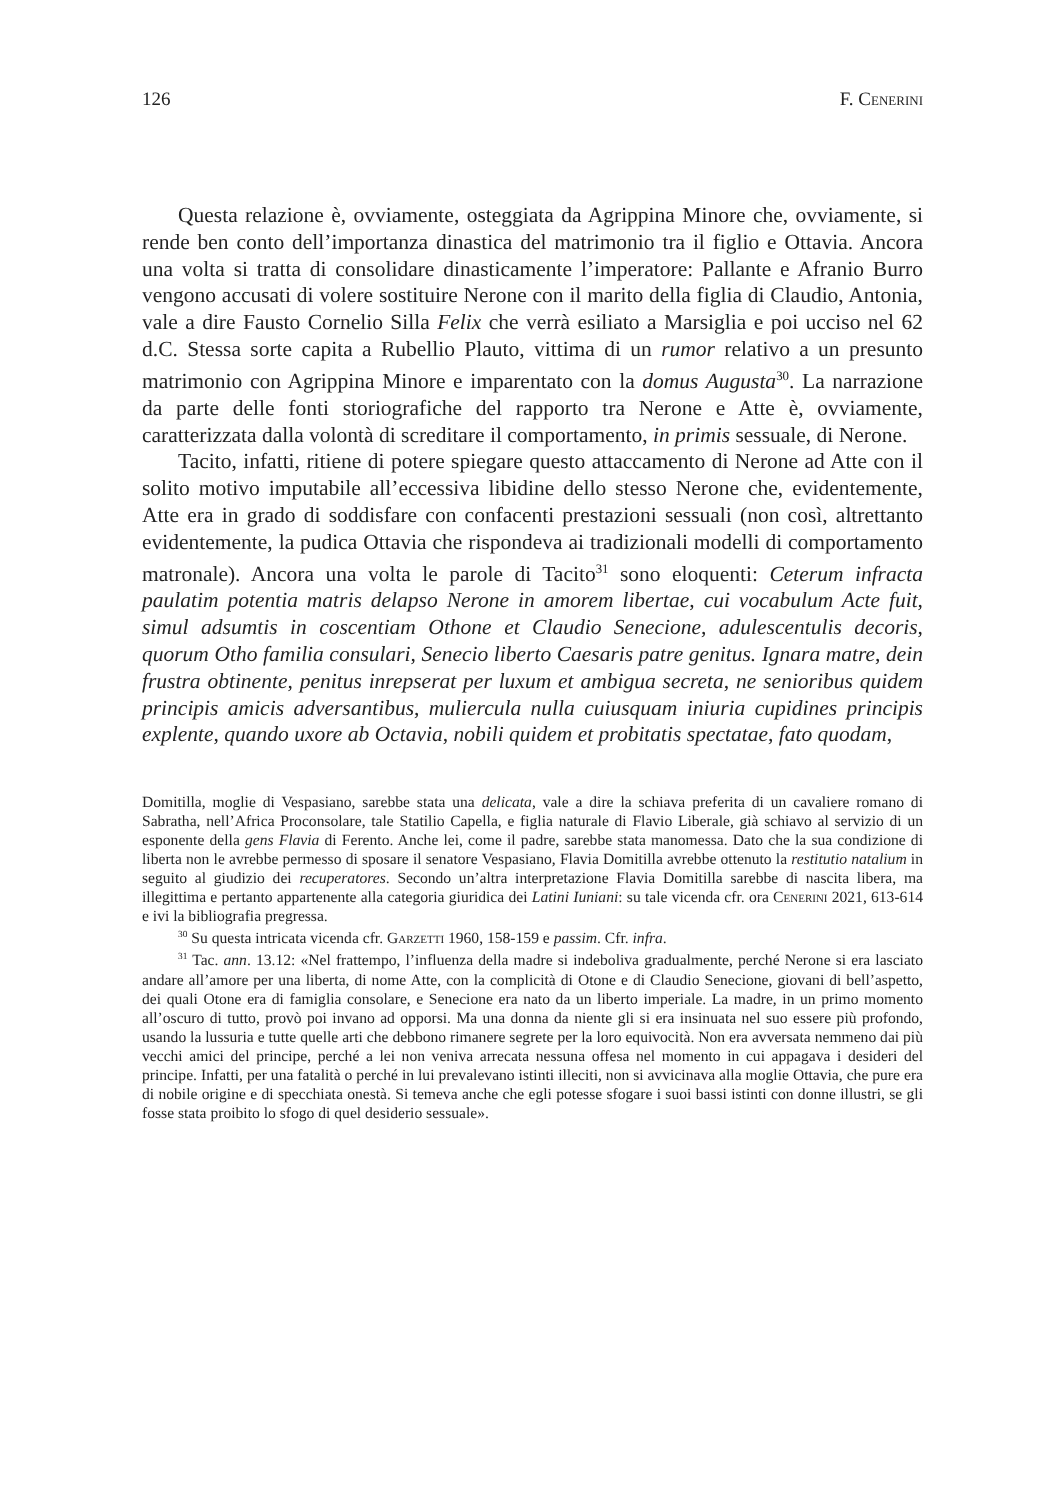126 F. Cenerini
Questa relazione è, ovviamente, osteggiata da Agrippina Minore che, ovviamente, si rende ben conto dell’importanza dinastica del matrimonio tra il figlio e Ottavia. Ancora una volta si tratta di consolidare dinasticamente l’imperatore: Pallante e Afranio Burro vengono accusati di volere sostituire Nerone con il marito della figlia di Claudio, Antonia, vale a dire Fausto Cornelio Silla Felix che verrà esiliato a Marsiglia e poi ucciso nel 62 d.C. Stessa sorte capita a Rubellio Plauto, vittima di un rumor relativo a un presunto matrimonio con Agrippina Minore e imparentato con la domus Augusta<sup>30</sup>. La narrazione da parte delle fonti storiografiche del rapporto tra Nerone e Atte è, ovviamente, caratterizzata dalla volontà di screditare il comportamento, in primis sessuale, di Nerone.
Tacito, infatti, ritiene di potere spiegare questo attaccamento di Nerone ad Atte con il solito motivo imputabile all’eccessiva libidine dello stesso Nerone che, evidentemente, Atte era in grado di soddisfare con confacenti prestazioni sessuali (non così, altrettanto evidentemente, la pudica Ottavia che rispondeva ai tradizionali modelli di comportamento matronale). Ancora una volta le parole di Tacito<sup>31</sup> sono eloquenti: Ceterum infracta paulatim potentia matris delapso Nerone in amorem libertae, cui vocabulum Acte fuit, simul adsumtis in coscentiam Othone et Claudio Senecione, adulescentulis decoris, quorum Otho familia consulari, Senecio liberto Caesaris patre genitus. Ignara matre, dein frustra obtinente, penitus inrepserat per luxum et ambigua secreta, ne senioribus quidem principis amicis adversantibus, muliercula nulla cuiusquam iniuria cupidines principis explente, quando uxore ab Octavia, nobili quidem et probitatis spectatae, fato quodam,
Domitilla, moglie di Vespasiano, sarebbe stata una delicata, vale a dire la schiava preferita di un cavaliere romano di Sabratha, nell’Africa Proconsolare, tale Statilio Capella, e figlia naturale di Flavio Liberale, già schiavo al servizio di un esponente della gens Flavia di Ferento. Anche lei, come il padre, sarebbe stata manomessa. Dato che la sua condizione di liberta non le avrebbe permesso di sposare il senatore Vespasiano, Flavia Domitilla avrebbe ottenuto la restitutio natalium in seguito al giudizio dei recuperatores. Secondo un’altra interpretazione Flavia Domitilla sarebbe di nascita libera, ma illegittima e pertanto appartenente alla categoria giuridica dei Latini Iuniani: su tale vicenda cfr. ora Cenerini 2021, 613-614 e ivi la bibliografia pregressa.
<sup>30</sup> Su questa intricata vicenda cfr. Garzetti 1960, 158-159 e passim. Cfr. infra.
<sup>31</sup> Tac. ann. 13.12: «Nel frattempo, l’influenza della madre si indeboliva gradualmente, perché Nerone si era lasciato andare all’amore per una liberta, di nome Atte, con la complicità di Otone e di Claudio Senecione, giovani di bell’aspetto, dei quali Otone era di famiglia consolare, e Senecione era nato da un liberto imperiale. La madre, in un primo momento all’oscuro di tutto, provò poi invano ad opporsi. Ma una donna da niente gli si era insinuata nel suo essere più profondo, usando la lussuria e tutte quelle arti che debbono rimanere segrete per la loro equivocità. Non era avversata nemmeno dai più vecchi amici del principe, perché a lei non veniva arrecata nessuna offesa nel momento in cui appagava i desideri del principe. Infatti, per una fatalità o perché in lui prevalevano istinti illeciti, non si avvicinava alla moglie Ottavia, che pure era di nobile origine e di specchiata onestà. Si temeva anche che egli potesse sfogare i suoi bassi istinti con donne illustri, se gli fosse stata proibito lo sfogo di quel desiderio sessuale».